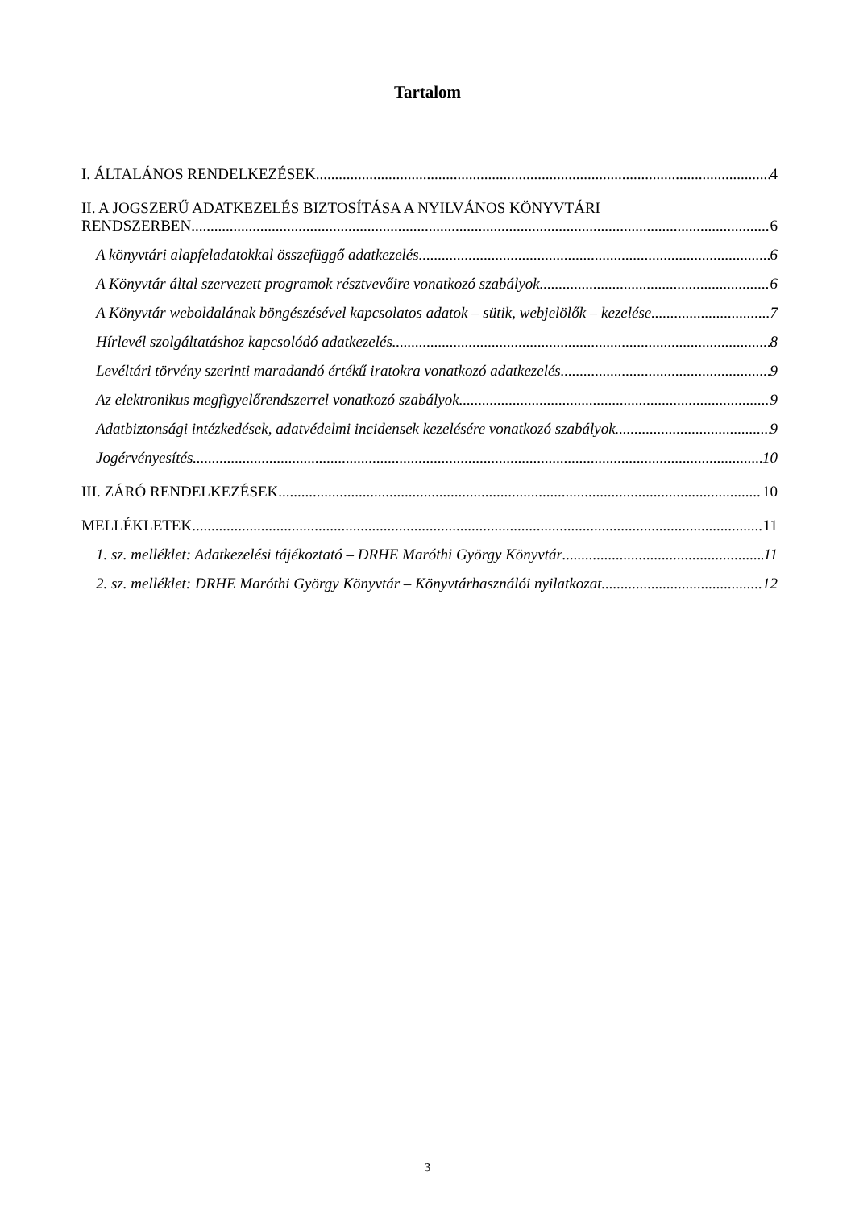Tartalom
I. ÁLTALÁNOS RENDELKEZÉSEK 4
II. A JOGSZERŰ ADATKEZELÉS BIZTOSÍTÁSA A NYILVÁNOS KÖNYVTÁRI
RENDSZERBEN 6
A könyvtári alapfeladatokkal összefüggő adatkezelés 6
A Könyvtár által szervezett programok résztvevőire vonatkozó szabályok 6
A Könyvtár weboldalának böngészésével kapcsolatos adatok – sütik, webjelölők – kezelése 7
Hírlevél szolgáltatáshoz kapcsolódó adatkezelés 8
Levéltári törvény szerinti maradandó értékű iratokra vonatkozó adatkezelés 9
Az elektronikus megfigyelőrendszerrel vonatkozó szabályok 9
Adatbiztonsági intézkedések, adatvédelmi incidensek kezelésére vonatkozó szabályok 9
Jogérvényesítés 10
III. ZÁRÓ RENDELKEZÉSEK 10
MELLÉKLETEK 11
1. sz. melléklet: Adatkezelési tájékoztató – DRHE Maróthi György Könyvtár 11
2. sz. melléklet: DRHE Maróthi György Könyvtár – Könyvtárhasználói nyilatkozat 12
3